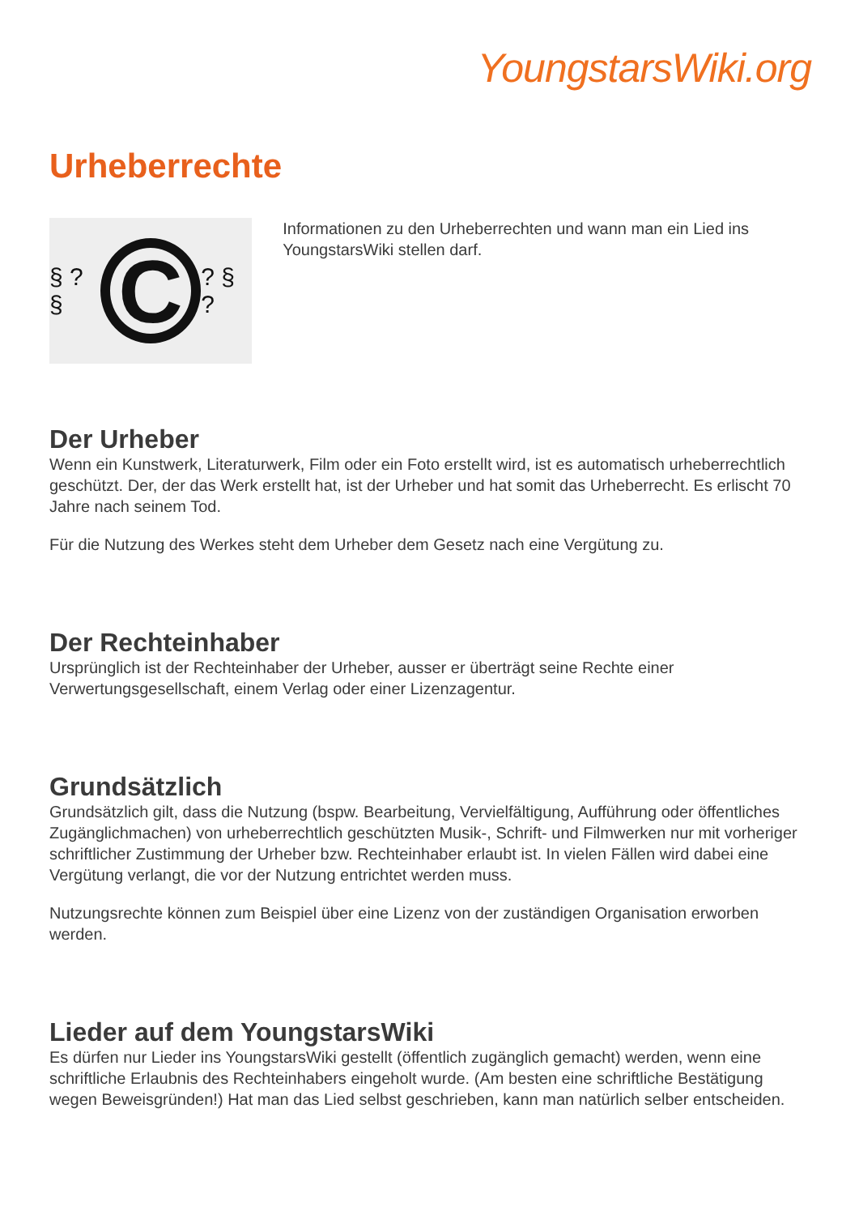YoungstarsWiki.org
Urheberrechte
§ ? §
C
? § ?
Informationen zu den Urheberrechten und wann man ein Lied ins YoungstarsWiki stellen darf.
Der Urheber
Wenn ein Kunstwerk, Literaturwerk, Film oder ein Foto erstellt wird, ist es automatisch urheberrechtlich geschützt. Der, der das Werk erstellt hat, ist der Urheber und hat somit das Urheberrecht. Es erlischt 70 Jahre nach seinem Tod.
Für die Nutzung des Werkes steht dem Urheber dem Gesetz nach eine Vergütung zu.
Der Rechteinhaber
Ursprünglich ist der Rechteinhaber der Urheber, ausser er überträgt seine Rechte einer Verwertungsgesellschaft, einem Verlag oder einer Lizenzagentur.
Grundsätzlich
Grundsätzlich gilt, dass die Nutzung (bspw. Bearbeitung, Vervielfältigung, Aufführung oder öffentliches Zugänglichmachen) von urheberrechtlich geschützten Musik-, Schrift- und Filmwerken nur mit vorheriger schriftlicher Zustimmung der Urheber bzw. Rechteinhaber erlaubt ist. In vielen Fällen wird dabei eine Vergütung verlangt, die vor der Nutzung entrichtet werden muss.
Nutzungsrechte können zum Beispiel über eine Lizenz von der zuständigen Organisation erworben werden.
Lieder auf dem YoungstarsWiki
Es dürfen nur Lieder ins YoungstarsWiki gestellt (öffentlich zugänglich gemacht) werden, wenn eine schriftliche Erlaubnis des Rechteinhabers eingeholt wurde. (Am besten eine schriftliche Bestätigung wegen Beweisgründen!) Hat man das Lied selbst geschrieben, kann man natürlich selber entscheiden.